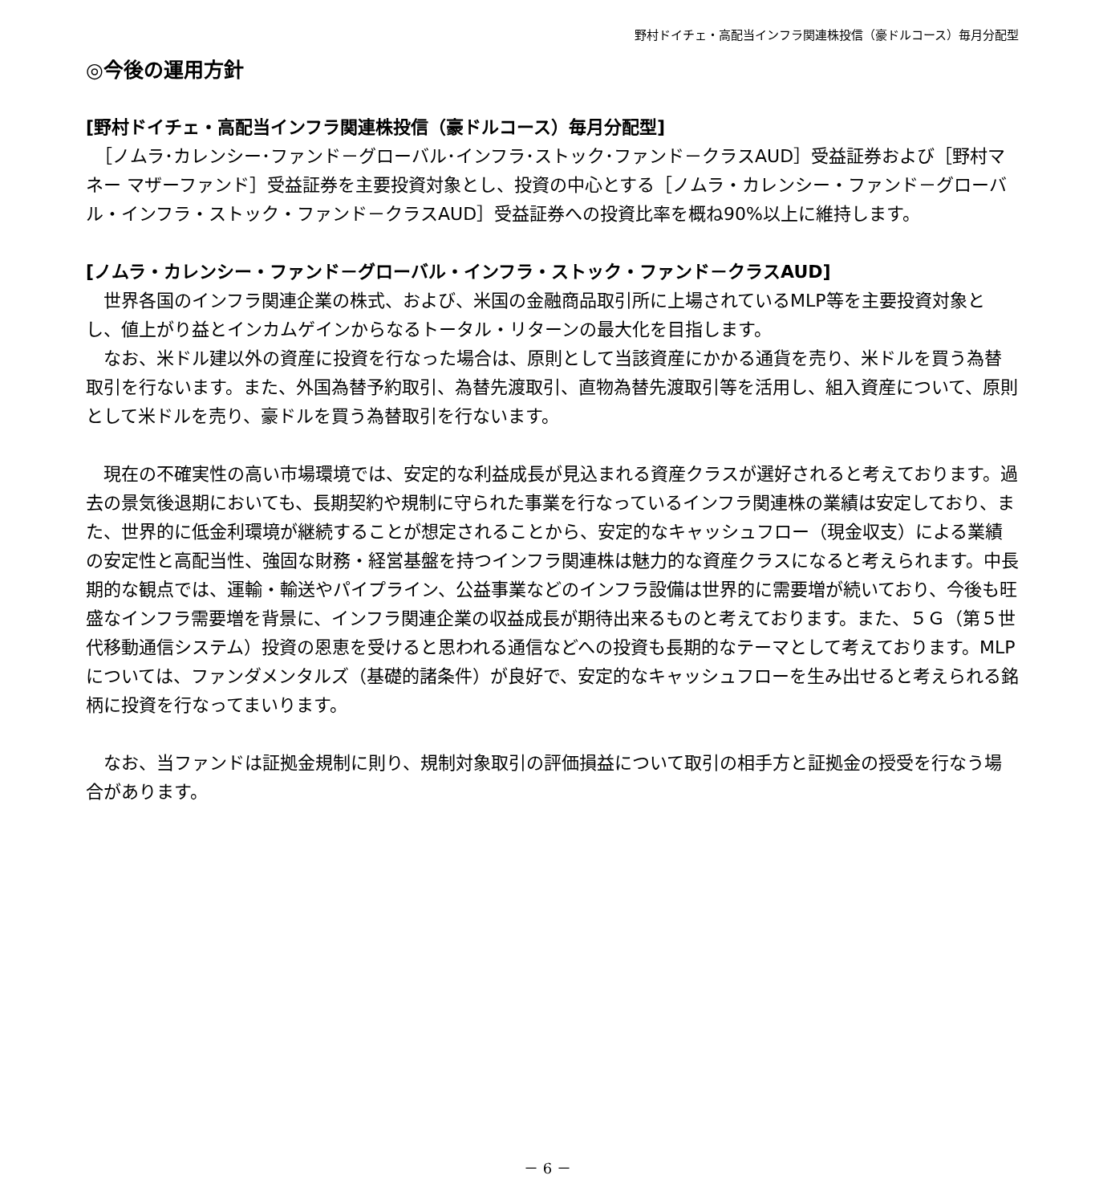野村ドイチェ・高配当インフラ関連株投信（豪ドルコース）毎月分配型
◎今後の運用方針
[野村ドイチェ・高配当インフラ関連株投信（豪ドルコース）毎月分配型]
　［ノムラ･カレンシー･ファンド－グローバル･インフラ･ストック･ファンド－クラスAUD］受益証券および［野村マネー マザーファンド］受益証券を主要投資対象とし、投資の中心とする［ノムラ・カレンシー・ファンド－グローバル・インフラ・ストック・ファンド－クラスAUD］受益証券への投資比率を概ね90%以上に維持します。
[ノムラ・カレンシー・ファンド－グローバル・インフラ・ストック・ファンド－クラスAUD]
　世界各国のインフラ関連企業の株式、および、米国の金融商品取引所に上場されているMLP等を主要投資対象とし、値上がり益とインカムゲインからなるトータル・リターンの最大化を目指します。
　なお、米ドル建以外の資産に投資を行なった場合は、原則として当該資産にかかる通貨を売り、米ドルを買う為替取引を行ないます。また、外国為替予約取引、為替先渡取引、直物為替先渡取引等を活用し、組入資産について、原則として米ドルを売り、豪ドルを買う為替取引を行ないます。
　現在の不確実性の高い市場環境では、安定的な利益成長が見込まれる資産クラスが選好されると考えております。過去の景気後退期においても、長期契約や規制に守られた事業を行なっているインフラ関連株の業績は安定しており、また、世界的に低金利環境が継続することが想定されることから、安定的なキャッシュフロー（現金収支）による業績の安定性と高配当性、強固な財務・経営基盤を持つインフラ関連株は魅力的な資産クラスになると考えられます。中長期的な観点では、運輸・輸送やパイプライン、公益事業などのインフラ設備は世界的に需要増が続いており、今後も旺盛なインフラ需要増を背景に、インフラ関連企業の収益成長が期待出来るものと考えております。また、５Ｇ（第５世代移動通信システム）投資の恩恵を受けると思われる通信などへの投資も長期的なテーマとして考えております。MLPについては、ファンダメンタルズ（基礎的諸条件）が良好で、安定的なキャッシュフローを生み出せると考えられる銘柄に投資を行なってまいります。
　なお、当ファンドは証拠金規制に則り、規制対象取引の評価損益について取引の相手方と証拠金の授受を行なう場合があります。
－ 6 －